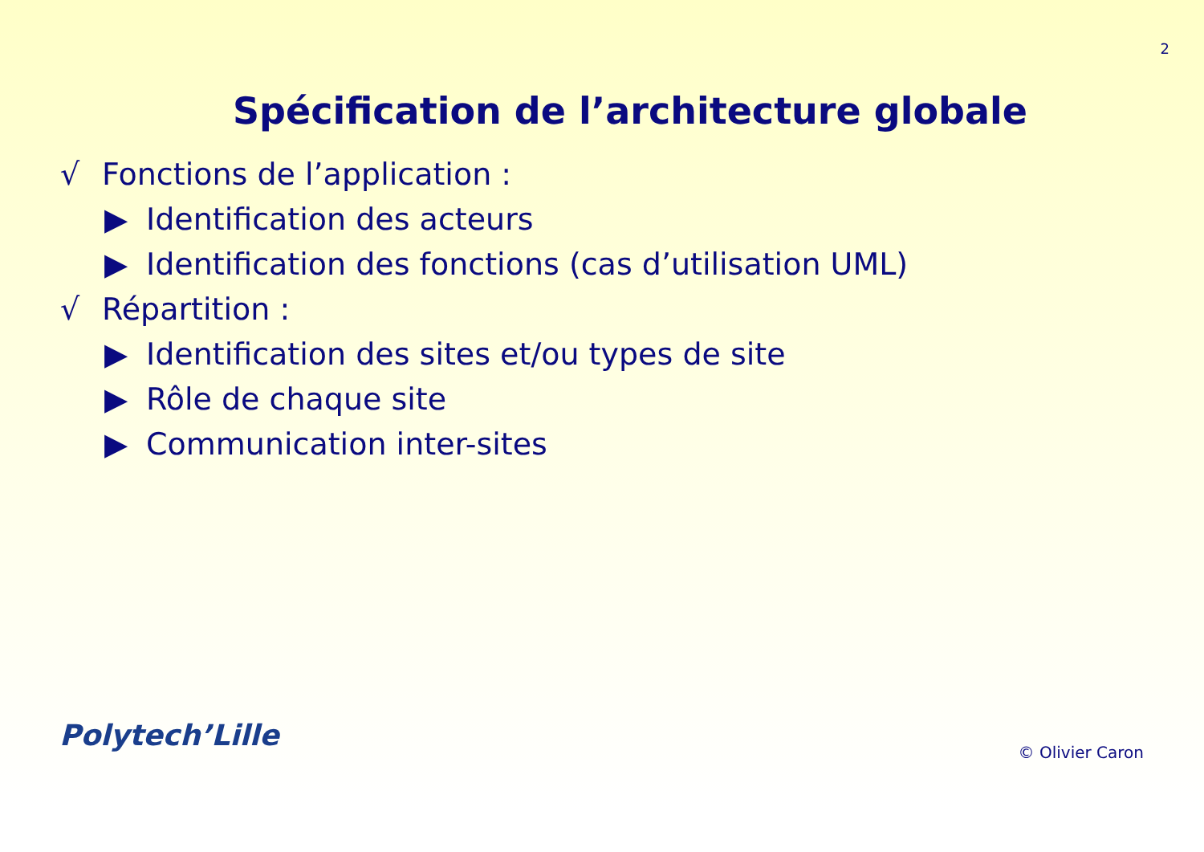2
Spécification de l’architecture globale
√ Fonctions de l’application :
▶ Identification des acteurs
▶ Identification des fonctions (cas d’utilisation UML)
√ Répartition :
▶ Identification des sites et/ou types de site
▶ Rôle de chaque site
▶ Communication inter-sites
Polytech’Lille
© Olivier Caron